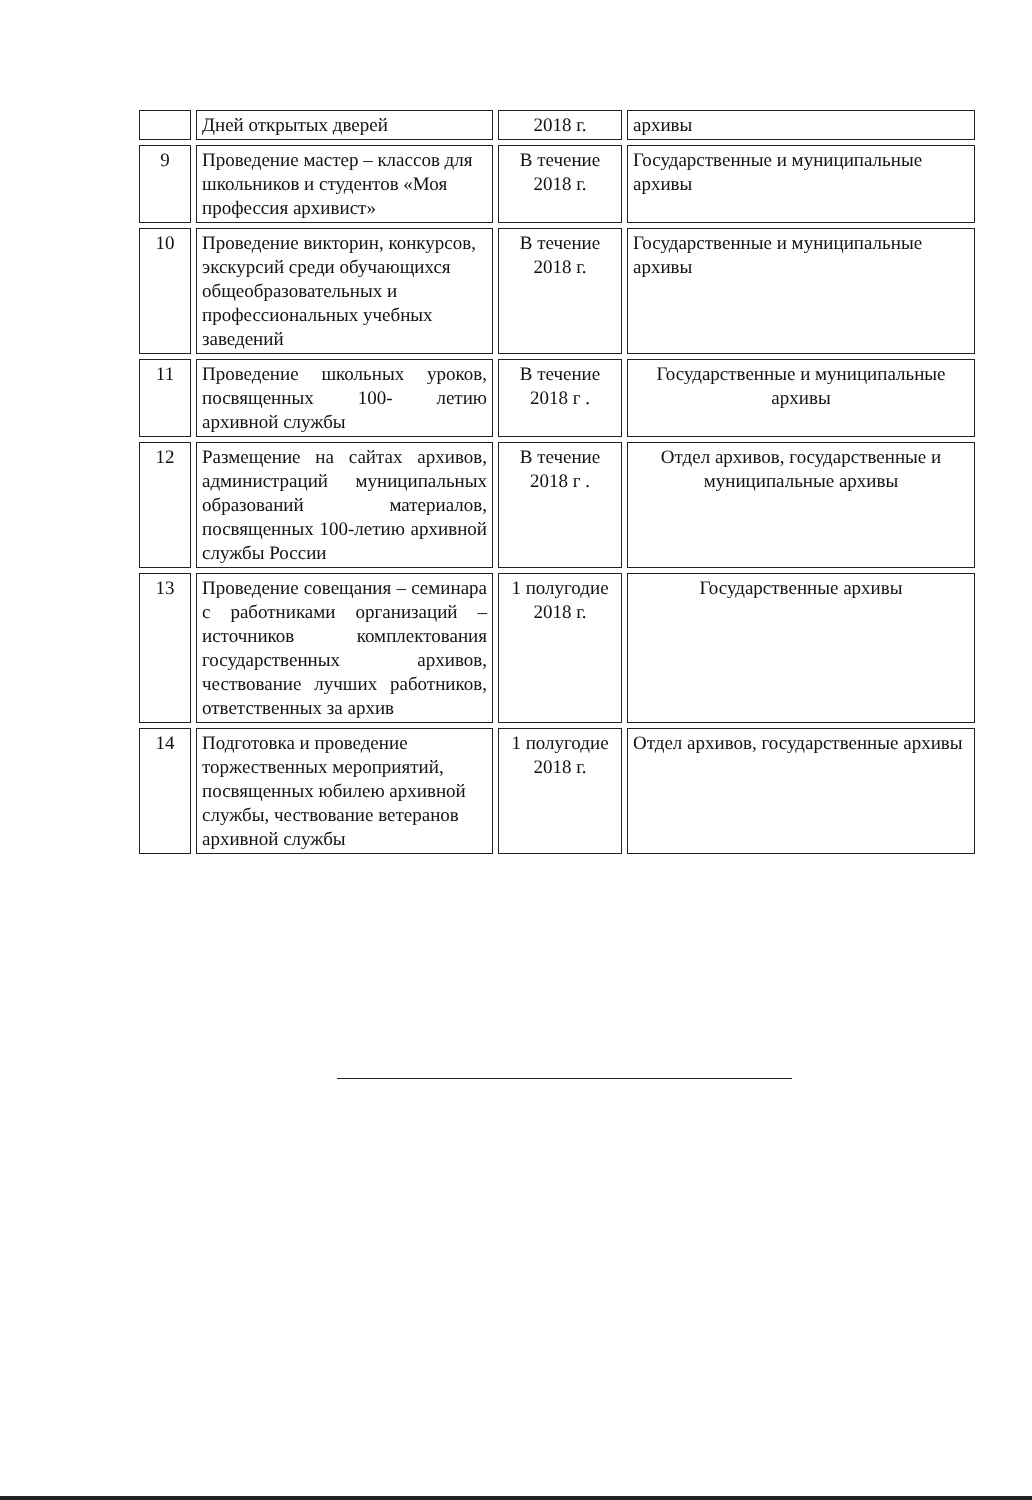| | Дней открытых дверей | 2018 г. | архивы |
| 9 | Проведение мастер – классов для школьников и студентов «Моя профессия архивист» | В течение 2018 г. | Государственные и муниципальные архивы |
| 10 | Проведение викторин, конкурсов, экскурсий среди обучающихся общеобразовательных и профессиональных учебных заведений | В течение 2018 г. | Государственные и муниципальные архивы |
| 11 | Проведение школьных уроков, посвященных 100- летию архивной службы | В течение 2018 г . | Государственные и муниципальные архивы |
| 12 | Размещение на сайтах архивов, администраций муниципальных образований материалов, посвященных 100-летию архивной службы России | В течение 2018 г . | Отдел архивов, государственные и муниципальные архивы |
| 13 | Проведение совещания – семинара с работниками организаций – источников комплектования государственных архивов, чествование лучших работников, ответственных за архив | 1 полугодие 2018 г. | Государственные архивы |
| 14 | Подготовка и проведение торжественных мероприятий, посвященных юбилею архивной службы, чествование ветеранов архивной службы | 1 полугодие 2018 г. | Отдел архивов, государственные архивы |